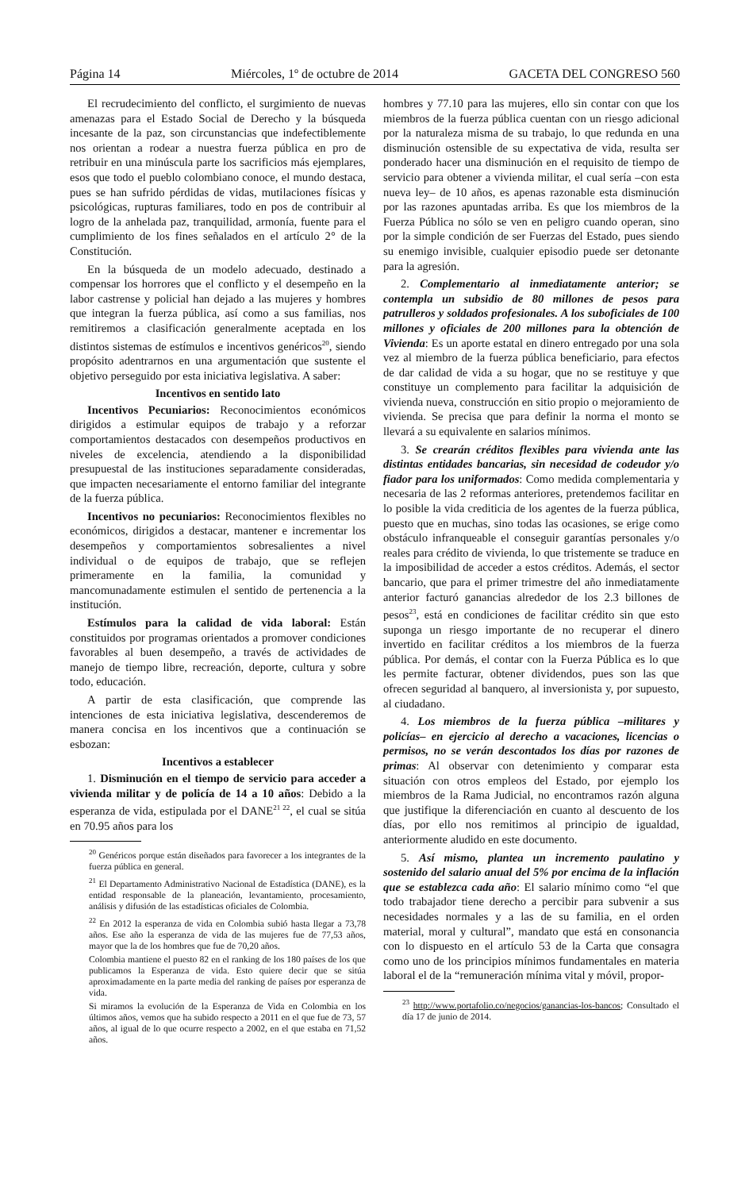Página 14 Miércoles, 1º de octubre de 2014 GACETA DEL CONGRESO 560
El recrudecimiento del conflicto, el surgimiento de nuevas amenazas para el Estado Social de Derecho y la búsqueda incesante de la paz, son circunstancias que indefectiblemente nos orientan a rodear a nuestra fuerza pública en pro de retribuir en una minúscula parte los sacrificios más ejemplares, esos que todo el pueblo colombiano conoce, el mundo destaca, pues se han sufrido pérdidas de vidas, mutilaciones físicas y psicológicas, rupturas familiares, todo en pos de contribuir al logro de la anhelada paz, tranquilidad, armonía, fuente para el cumplimiento de los fines señalados en el artículo 2° de la Constitución.
En la búsqueda de un modelo adecuado, destinado a compensar los horrores que el conflicto y el desempeño en la labor castrense y policial han dejado a las mujeres y hombres que integran la fuerza pública, así como a sus familias, nos remitiremos a clasificación generalmente aceptada en los distintos sistemas de estímulos e incentivos genéricos<sup>20</sup>, siendo propósito adentrarnos en una argumentación que sustente el objetivo perseguido por esta iniciativa legislativa. A saber:
Incentivos en sentido lato
Incentivos Pecuniarios: Reconocimientos económicos dirigidos a estimular equipos de trabajo y a reforzar comportamientos destacados con desempeños productivos en niveles de excelencia, atendiendo a la disponibilidad presupuestal de las instituciones separadamente consideradas, que impacten necesariamente el entorno familiar del integrante de la fuerza pública.
Incentivos no pecuniarios: Reconocimientos flexibles no económicos, dirigidos a destacar, mantener e incrementar los desempeños y comportamientos sobresalientes a nivel individual o de equipos de trabajo, que se reflejen primeramente en la familia, la comunidad y mancomunadamente estimulen el sentido de pertenencia a la institución.
Estímulos para la calidad de vida laboral: Están constituidos por programas orientados a promover condiciones favorables al buen desempeño, a través de actividades de manejo de tiempo libre, recreación, deporte, cultura y sobre todo, educación.
A partir de esta clasificación, que comprende las intenciones de esta iniciativa legislativa, descenderemos de manera concisa en los incentivos que a continuación se esbozan:
Incentivos a establecer
1. Disminución en el tiempo de servicio para acceder a vivienda militar y de policía de 14 a 10 años: Debido a la esperanza de vida, estipulada por el DANE<sup>21 22</sup>, el cual se sitúa en 70.95 años para los
<sup>20</sup> Genéricos porque están diseñados para favorecer a los integrantes de la fuerza pública en general.
<sup>21</sup> El Departamento Administrativo Nacional de Estadística (DANE), es la entidad responsable de la planeación, levantamiento, procesamiento, análisis y difusión de las estadísticas oficiales de Colombia.
<sup>22</sup> En 2012 la esperanza de vida en Colombia subió hasta llegar a 73,78 años. Ese año la esperanza de vida de las mujeres fue de 77,53 años, mayor que la de los hombres que fue de 70,20 años.
Colombia mantiene el puesto 82 en el ranking de los 180 países de los que publicamos la Esperanza de vida. Esto quiere decir que se sitúa aproximadamente en la parte media del ranking de países por esperanza de vida.
Si miramos la evolución de la Esperanza de Vida en Colombia en los últimos años, vemos que ha subido respecto a 2011 en el que fue de 73, 57 años, al igual de lo que ocurre respecto a 2002, en el que estaba en 71,52 años.
hombres y 77.10 para las mujeres, ello sin contar con que los miembros de la fuerza pública cuentan con un riesgo adicional por la naturaleza misma de su trabajo, lo que redunda en una disminución ostensible de su expectativa de vida, resulta ser ponderado hacer una disminución en el requisito de tiempo de servicio para obtener a vivienda militar, el cual sería –con esta nueva ley– de 10 años, es apenas razonable esta disminución por las razones apuntadas arriba. Es que los miembros de la Fuerza Pública no sólo se ven en peligro cuando operan, sino por la simple condición de ser Fuerzas del Estado, pues siendo su enemigo invisible, cualquier episodio puede ser detonante para la agresión.
2. Complementario al inmediatamente anterior; se contempla un subsidio de 80 millones de pesos para patrulleros y soldados profesionales. A los suboficiales de 100 millones y oficiales de 200 millones para la obtención de Vivienda: Es un aporte estatal en dinero entregado por una sola vez al miembro de la fuerza pública beneficiario, para efectos de dar calidad de vida a su hogar, que no se restituye y que constituye un complemento para facilitar la adquisición de vivienda nueva, construcción en sitio propio o mejoramiento de vivienda. Se precisa que para definir la norma el monto se llevará a su equivalente en salarios mínimos.
3. Se crearán créditos flexibles para vivienda ante las distintas entidades bancarias, sin necesidad de codeudor y/o fiador para los uniformados: Como medida complementaria y necesaria de las 2 reformas anteriores, pretendemos facilitar en lo posible la vida crediticia de los agentes de la fuerza pública, puesto que en muchas, sino todas las ocasiones, se erige como obstáculo infranqueable el conseguir garantías personales y/o reales para crédito de vivienda, lo que tristemente se traduce en la imposibilidad de acceder a estos créditos. Además, el sector bancario, que para el primer trimestre del año inmediatamente anterior facturó ganancias alrededor de los 2.3 billones de pesos<sup>23</sup>, está en condiciones de facilitar crédito sin que esto suponga un riesgo importante de no recuperar el dinero invertido en facilitar créditos a los miembros de la fuerza pública. Por demás, el contar con la Fuerza Pública es lo que les permite facturar, obtener dividendos, pues son las que ofrecen seguridad al banquero, al inversionista y, por supuesto, al ciudadano.
4. Los miembros de la fuerza pública –militares y policías– en ejercicio al derecho a vacaciones, licencias o permisos, no se verán descontados los días por razones de primas: Al observar con detenimiento y comparar esta situación con otros empleos del Estado, por ejemplo los miembros de la Rama Judicial, no encontramos razón alguna que justifique la diferenciación en cuanto al descuento de los días, por ello nos remitimos al principio de igualdad, anteriormente aludido en este documento.
5. Así mismo, plantea un incremento paulatino y sostenido del salario anual del 5% por encima de la inflación que se establezca cada año: El salario mínimo como “el que todo trabajador tiene derecho a percibir para subvenir a sus necesidades normales y a las de su familia, en el orden material, moral y cultural”, mandato que está en consonancia con lo dispuesto en el artículo 53 de la Carta que consagra como uno de los principios mínimos fundamentales en materia laboral el de la “remuneración mínima vital y móvil, propor-
<sup>23</sup> http://www.portafolio.co/negocios/ganancias-los-bancos; Consultado el día 17 de junio de 2014.